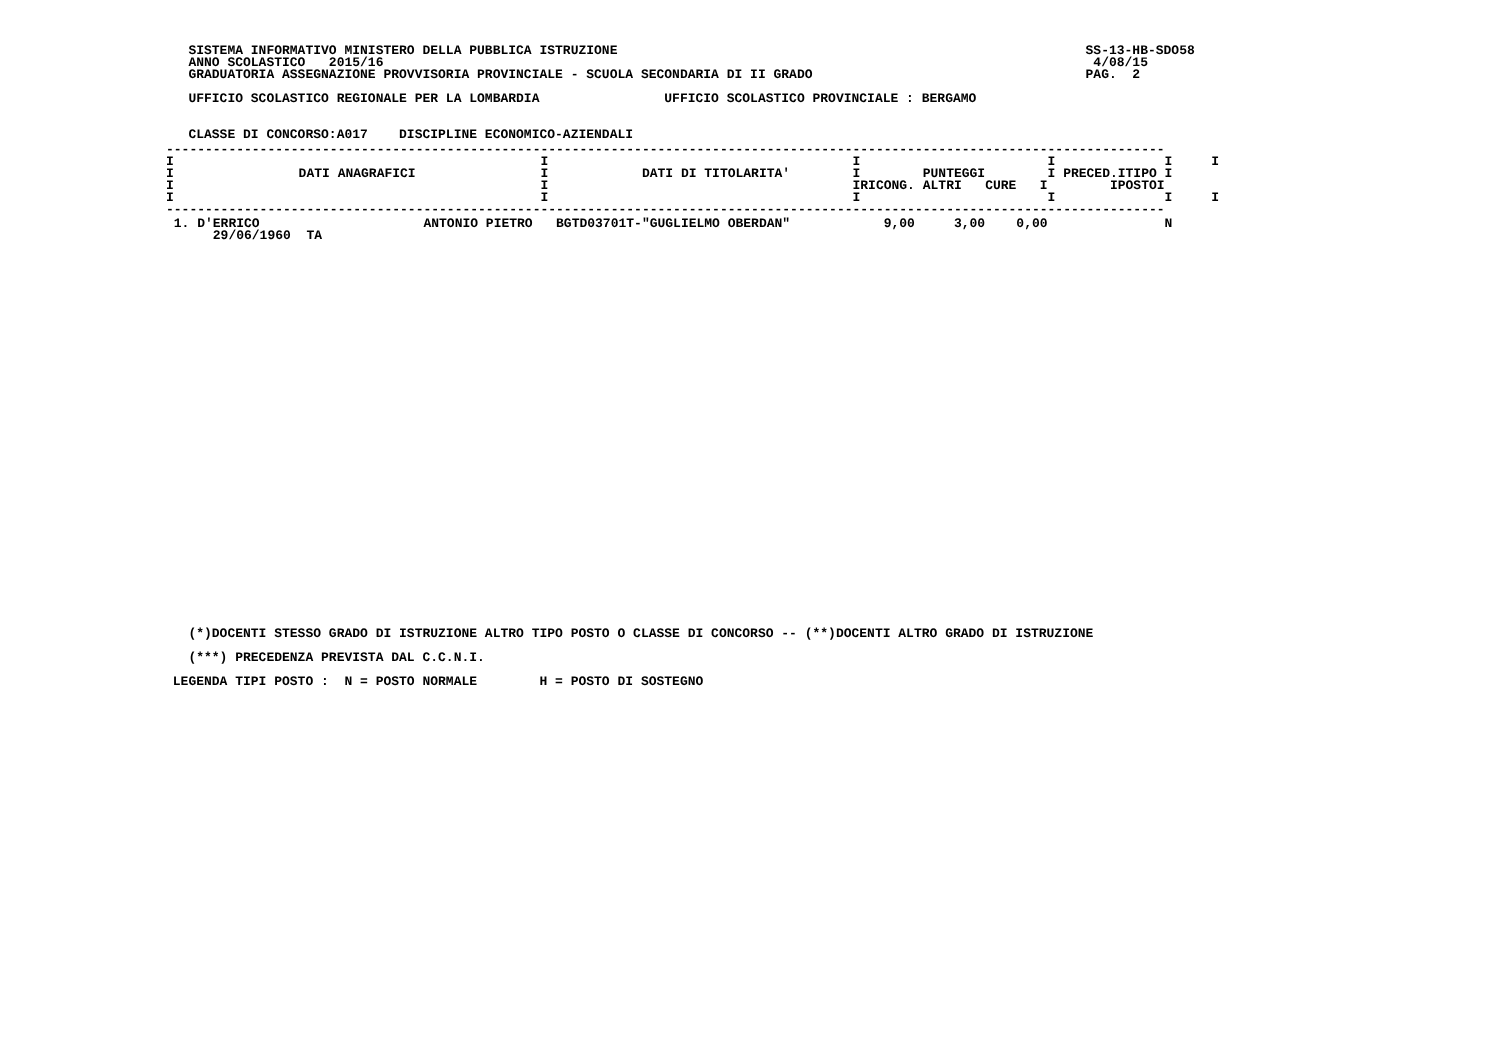SISTEMA INFORMATIVO MINISTERO DELLA PUBBLICA ISTRUZIONE                                                            SS-13-HB-SDO58
   ANNO SCOLASTICO   2015/16                                                                                           4/08/15
   GRADUATORIA ASSEGNAZIONE PROVVISORIA PROVINCIALE - SCUOLA SECONDARIA DI II GRADO                                   PAG.  2

   UFFICIO SCOLASTICO REGIONALE PER LA LOMBARDIA                UFFICIO SCOLASTICO PROVINCIALE : BERGAMO


   CLASSE DI CONCORSO:A017    DISCIPLINE ECONOMICO-AZIENDALI
| -------------------------------------------------------------------------------------------------------------------------------- I I I I I I I DATI ANAGRAFICI I DATI DI TITOLARITA' I PUNTEGGI I PRECED.ITIPO I I I IRICONG. ALTRI CURE I IPOSTOI I I I I I I -------------------------------------------------------------------------------------------------------------------------------- |
| 1. D'ERRICO ANTONIO PIETRO BGTD03701T-"GUGLIELMO OBERDAN" 9,00 3,00 0,00 N 29/06/1960 TA |
   (*)DOCENTI STESSO GRADO DI ISTRUZIONE ALTRO TIPO POSTO O CLASSE DI CONCORSO -- (**)DOCENTI ALTRO GRADO DI ISTRUZIONE

   (***) PRECEDENZA PREVISTA DAL C.C.N.I.

 LEGENDA TIPI POSTO :  N = POSTO NORMALE        H = POSTO DI SOSTEGNO